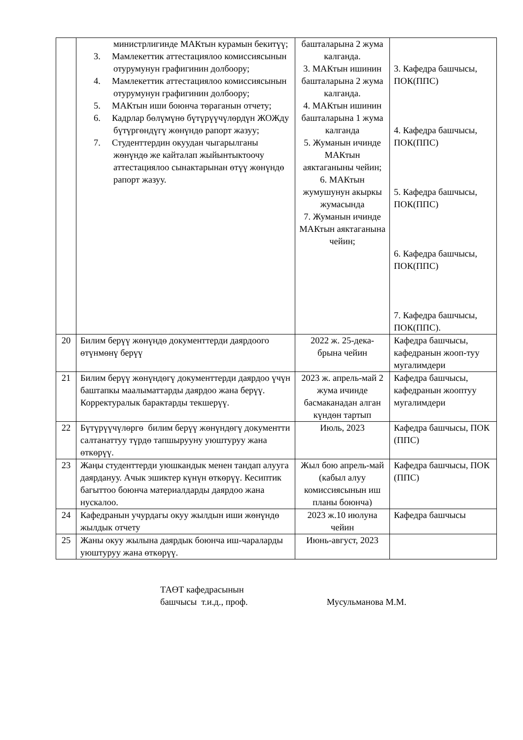| | министрлигинде МАКтын курамын бекитүү; 3. Мамлекеттик аттестациялоо комиссиясынын отурумунун графигинин долбоору; 4. Мамлекеттик аттестациялоо комиссиясынын отурумунун графигинин долбоору; 5. МАКтын иши боюнча төраганын отчету; 6. Кадрлар бөлүмүнө бүтүрүүчүлөрдүн ЖОЖду бүтүргөндүгү жөнүндө рапорт жазуу; 7. Студенттердин окуудан чыгарылганы жөнүндө же кайталап жыйынтыктоочу аттестациялоо сынактарынан өтүү жөнүндө рапорт жазуу. | башталарына 2 жума калганда. 3. МАКтын ишинин башталарына 2 жума калганда. 4. МАКтын ишинин башталарына 1 жума калганда 5. Жуманын ичинде МАКтын аяктаганыны чейин; 6. МАКтын жумушунун акыркы жумасында 7. Жуманын ичинде МАКтын аяктаганына чейин; | 3. Кафедра башчысы, ПОК(ППС) 4. Кафедра башчысы, ПОК(ППС) 5. Кафедра башчысы, ПОК(ППС) 6. Кафедра башчысы, ПОК(ППС) 7. Кафедра башчысы, ПОК(ППС). |
| 20 | Билим берүү жөнүндө документтерди даярдоого өтүнмөнү берүү | 2022 ж. 25-дека-брына чейин | Кафедра башчысы, кафедранын жооп-туу мугалимдери |
| 21 | Билим берүү жөнүндөгү документтерди даярдоо үчүн баштапкы маалыматтарды даярдоо жана берүү. Корректуралык барактарды текшерүү. | 2023 ж. апрель-май 2 жума ичинде басмаканадан алган күндөн тартып | Кафедра башчысы, кафедранын жооптуу мугалимдери |
| 22 | Бүтүрүүчүлөргө билим берүү жөнүндөгү документти салтанаттуу түрдө тапшырууну уюштуруу жана өткөрүү. | Июль, 2023 | Кафедра башчысы, ПОК (ППС) |
| 23 | Жаңы студенттерди уюшкандык менен тандап алууга даярдануу. Ачык эшиктер күнүн өткөрүү. Кесиптик багыттоо боюнча материалдарды даярдоо жана нускалоо. | Жыл бою апрель-май (кабыл алуу комиссиясынын иш планы боюнча) | Кафедра башчысы, ПОК (ППС) |
| 24 | Кафедранын учурдагы окуу жылдын иши жөнүндө жылдык отчету | 2023 ж.10 июлуна чейин | Кафедра башчысы |
| 25 | Жаны окуу жылына даярдык боюнча иш-чараларды уюштуруу жана өткөрүү. | Июнь-август, 2023 | |
ТАӨТ кафедрасынын
башчысы т.и.д., проф.
Мусульманова М.М.